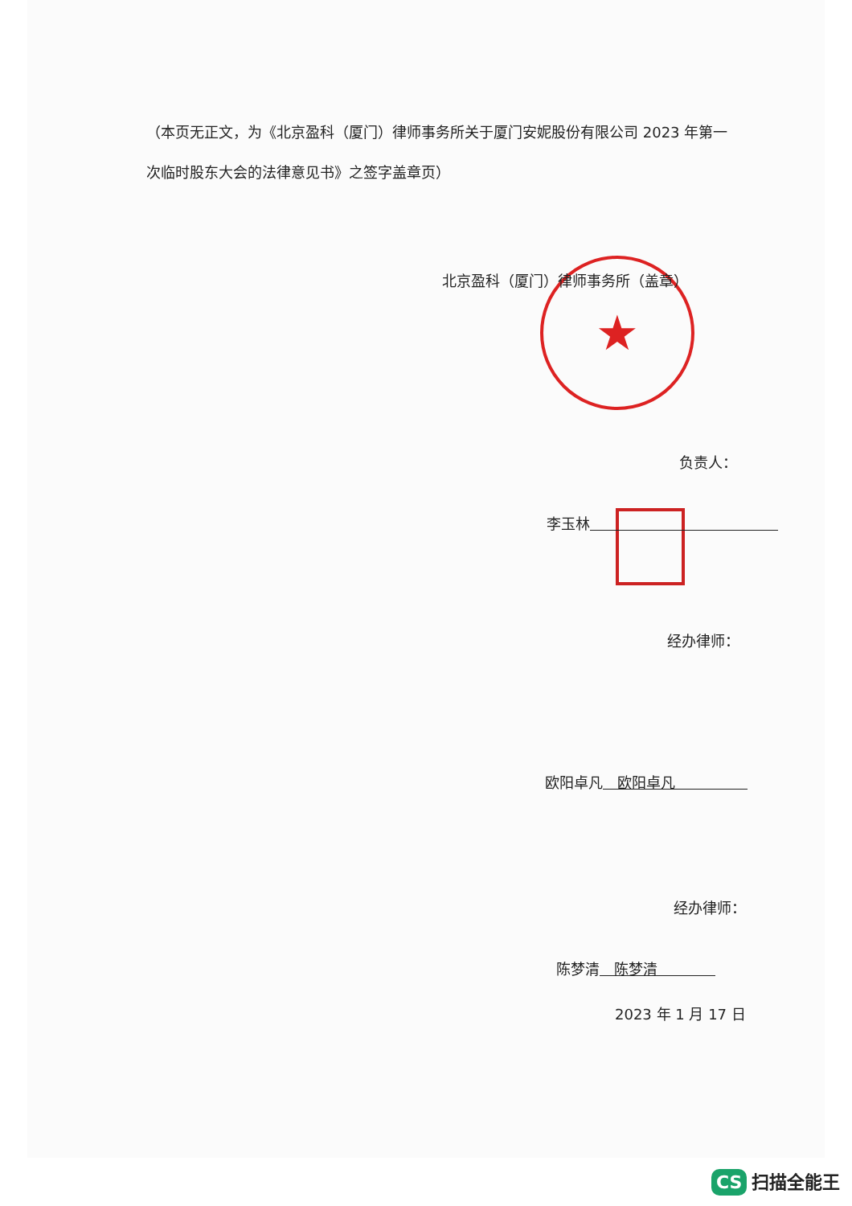★
（本页无正文，为《北京盈科（厦门）律师事务所关于厦门安妮股份有限公司 2023 年第一次临时股东大会的法律意见书》之签字盖章页）
北京盈科（厦门）律师事务所（盖章）
负责人：
李玉林　　　　　　　　　　　　　
经办律师：
欧阳卓凡　欧阳卓凡　　　　　
经办律师：
陈梦清　陈梦清　　　　
2023 年 1 月 17 日
CS 扫描全能王